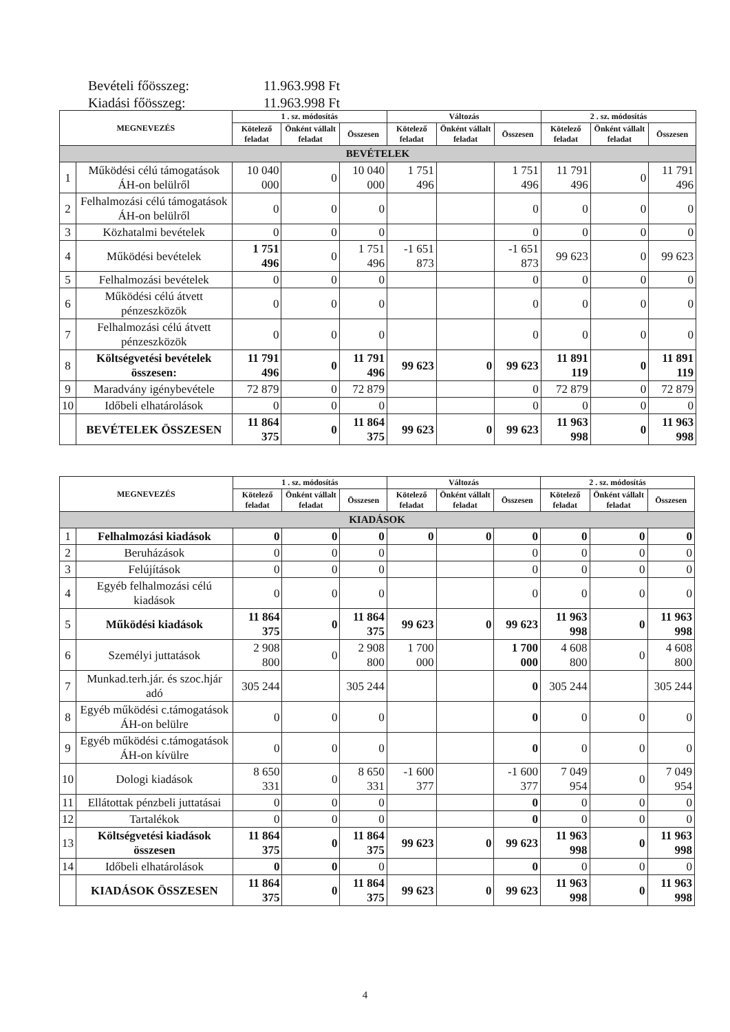Bevételi főösszeg: 11.963.998 Ft
Kiadási főösszeg: 11.963.998 Ft
| MEGNEVEZÉS | | 1 . sz. módosítás | | | Változás | | | 2 . sz. módosítás | | |
| --- | --- | --- | --- | --- | --- | --- | --- | --- | --- | --- |
| | | Kötelező feladat | Önként vállalt feladat | Összesen | Kötelező feladat | Önként vállalt feladat | Összesen | Kötelező feladat | Önként vállalt feladat | Összesen |
| BEVÉTELEK | | | | | | | | | | |
| 1 | Működési célú támogatások ÁH-on belülről | 10 040 000 | 0 | 10 040 000 | 1 751 496 | | 1 751 496 | 11 791 496 | 0 | 11 791 496 |
| 2 | Felhalmozási célú támogatások ÁH-on belülről | 0 | 0 | 0 | | | 0 | 0 | 0 | 0 |
| 3 | Közhatalmi bevételek | 0 | 0 | 0 | | | 0 | 0 | 0 | 0 |
| 4 | Működési bevételek | 1 751 496 | 0 | 1 751 496 | -1 651 873 | | -1 651 873 | 99 623 | 0 | 99 623 |
| 5 | Felhalmozási bevételek | 0 | 0 | 0 | | | 0 | 0 | 0 | 0 |
| 6 | Működési célú átvett pénzeszközök | 0 | 0 | 0 | | | 0 | 0 | 0 | 0 |
| 7 | Felhalmozási célú átvett pénzeszközök | 0 | 0 | 0 | | | 0 | 0 | 0 | 0 |
| 8 | Költségvetési bevételek összesen: | 11 791 496 | 0 | 11 791 496 | 99 623 | 0 | 99 623 | 11 891 119 | 0 | 11 891 119 |
| 9 | Maradvány igénybevétele | 72 879 | 0 | 72 879 | | | 0 | 72 879 | 0 | 72 879 |
| 10 | Időbeli elhatárolások | 0 | 0 | 0 | | | 0 | 0 | 0 | 0 |
| | BEVÉTELEK ÖSSZESEN | 11 864 375 | 0 | 11 864 375 | 99 623 | 0 | 99 623 | 11 963 998 | 0 | 11 963 998 |
| MEGNEVEZÉS | | 1 . sz. módosítás | | | Változás | | | 2 . sz. módosítás | | |
| --- | --- | --- | --- | --- | --- | --- | --- | --- | --- | --- |
| | | Kötelező feladat | Önként vállalt feladat | Összesen | Kötelező feladat | Önként vállalt feladat | Összesen | Kötelező feladat | Önként vállalt feladat | Összesen |
| KIADÁSOK | | | | | | | | | | |
| 1 | Felhalmozási kiadások | 0 | 0 | 0 | 0 | 0 | 0 | 0 | 0 | 0 |
| 2 | Beruházások | 0 | 0 | 0 | | | 0 | 0 | 0 | 0 |
| 3 | Felújítások | 0 | 0 | 0 | | | 0 | 0 | 0 | 0 |
| 4 | Egyéb felhalmozási célú kiadások | 0 | 0 | 0 | | | 0 | 0 | 0 | 0 |
| 5 | Működési kiadások | 11 864 375 | 0 | 11 864 375 | 99 623 | 0 | 99 623 | 11 963 998 | 0 | 11 963 998 |
| 6 | Személyi juttatások | 2 908 800 | 0 | 2 908 800 | 1 700 000 | | 1 700 000 | 4 608 800 | 0 | 4 608 800 |
| 7 | Munkad.terh.jár. és szoc.hjár adó | 305 244 | | 305 244 | | | 0 | 305 244 | | 305 244 |
| 8 | Egyéb működési c.támogatások ÁH-on belülre | 0 | 0 | 0 | | | 0 | 0 | 0 | 0 |
| 9 | Egyéb működési c.támogatások ÁH-on kívülre | 0 | 0 | 0 | | | 0 | 0 | 0 | 0 |
| 10 | Dologi kiadások | 8 650 331 | 0 | 8 650 331 | -1 600 377 | | -1 600 377 | 7 049 954 | 0 | 7 049 954 |
| 11 | Ellátottak pénzbeli juttatásai | 0 | 0 | 0 | | | 0 | 0 | 0 | 0 |
| 12 | Tartalékok | 0 | 0 | 0 | | | 0 | 0 | 0 | 0 |
| 13 | Költségvetési kiadások összesen | 11 864 375 | 0 | 11 864 375 | 99 623 | 0 | 99 623 | 11 963 998 | 0 | 11 963 998 |
| 14 | Időbeli elhatárolások | 0 | 0 | 0 | | | 0 | 0 | 0 | 0 |
| | KIADÁSOK ÖSSZESEN | 11 864 375 | 0 | 11 864 375 | 99 623 | 0 | 99 623 | 11 963 998 | 0 | 11 963 998 |
4